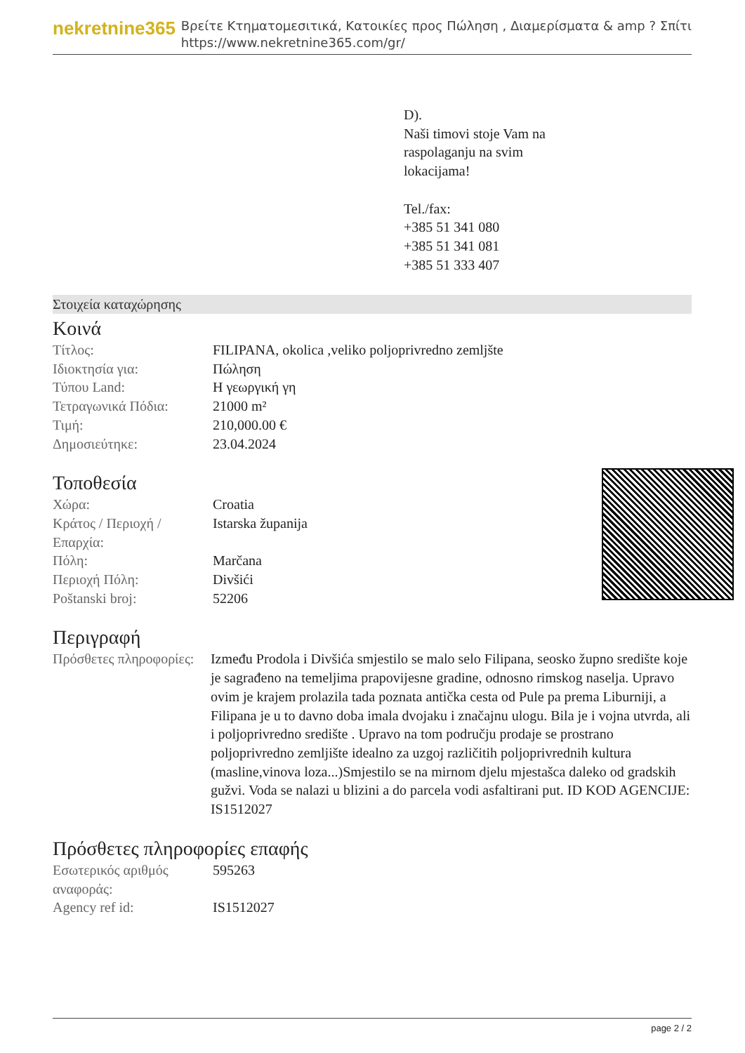nekretnine365
Βρείτε Κτηματομεσιτικά, Κατοικίες προς Πώληση , Διαμερίσματα & amp ? Σπίτι
https://www.nekretnine365.com/gr/
D).
Naši timovi stoje Vam na
raspolaganju na svim
lokacijama!
Tel./fax:
+385 51 341 080
+385 51 341 081
+385 51 333 407
Στοιχεία καταχώρησης
Κοινά
| Τίτλος: | FILIPANA, okolica ,veliko poljoprivredno zemljšte |
| Ιδιοκτησία για: | Πώληση |
| Τύπου Land: | Η γεωργική γη |
| Τετραγωνικά Πόδια: | 21000 m² |
| Τιμή: | 210,000.00 € |
| Δημοσιεύτηκε: | 23.04.2024 |
Τοποθεσία
| Χώρα: | Croatia |
| Κράτος / Περιοχή / Επαρχία: | Istarska županija |
| Πόλη: | Marčana |
| Περιοχή Πόλη: | Divšići |
| Poštanski broj: | 52206 |
Περιγραφή
| Πρόσθετες πληροφορίες: | Između Prodola i Divšića smjestilo se malo selo Filipana, seosko župno središte koje je sagrađeno na temeljima prapovijesne gradine, odnosno rimskog naselja. Upravo ovim je krajem prolazila tada poznata antička cesta od Pule pa prema Liburniji, a Filipana je u to davno doba imala dvojaku i značajnu ulogu. Bila je i vojna utvrda, ali i poljoprivredno središte . Upravo na tom području prodaje se prostrano poljoprivredno zemljište idealno za uzgoj različitih poljoprivrednih kultura (masline,vinova loza...)Smjestilo se na mirnom djelu mjestašca daleko od gradskih gužvi. Voda se nalazi u blizini a do parcela vodi asfaltirani put. ID KOD AGENCIJE: IS1512027 |
Πρόσθετες πληροφορίες επαφής
| Εσωτερικός αριθμός αναφοράς: | 595263 |
| Agency ref id: | IS1512027 |
page 2 / 2